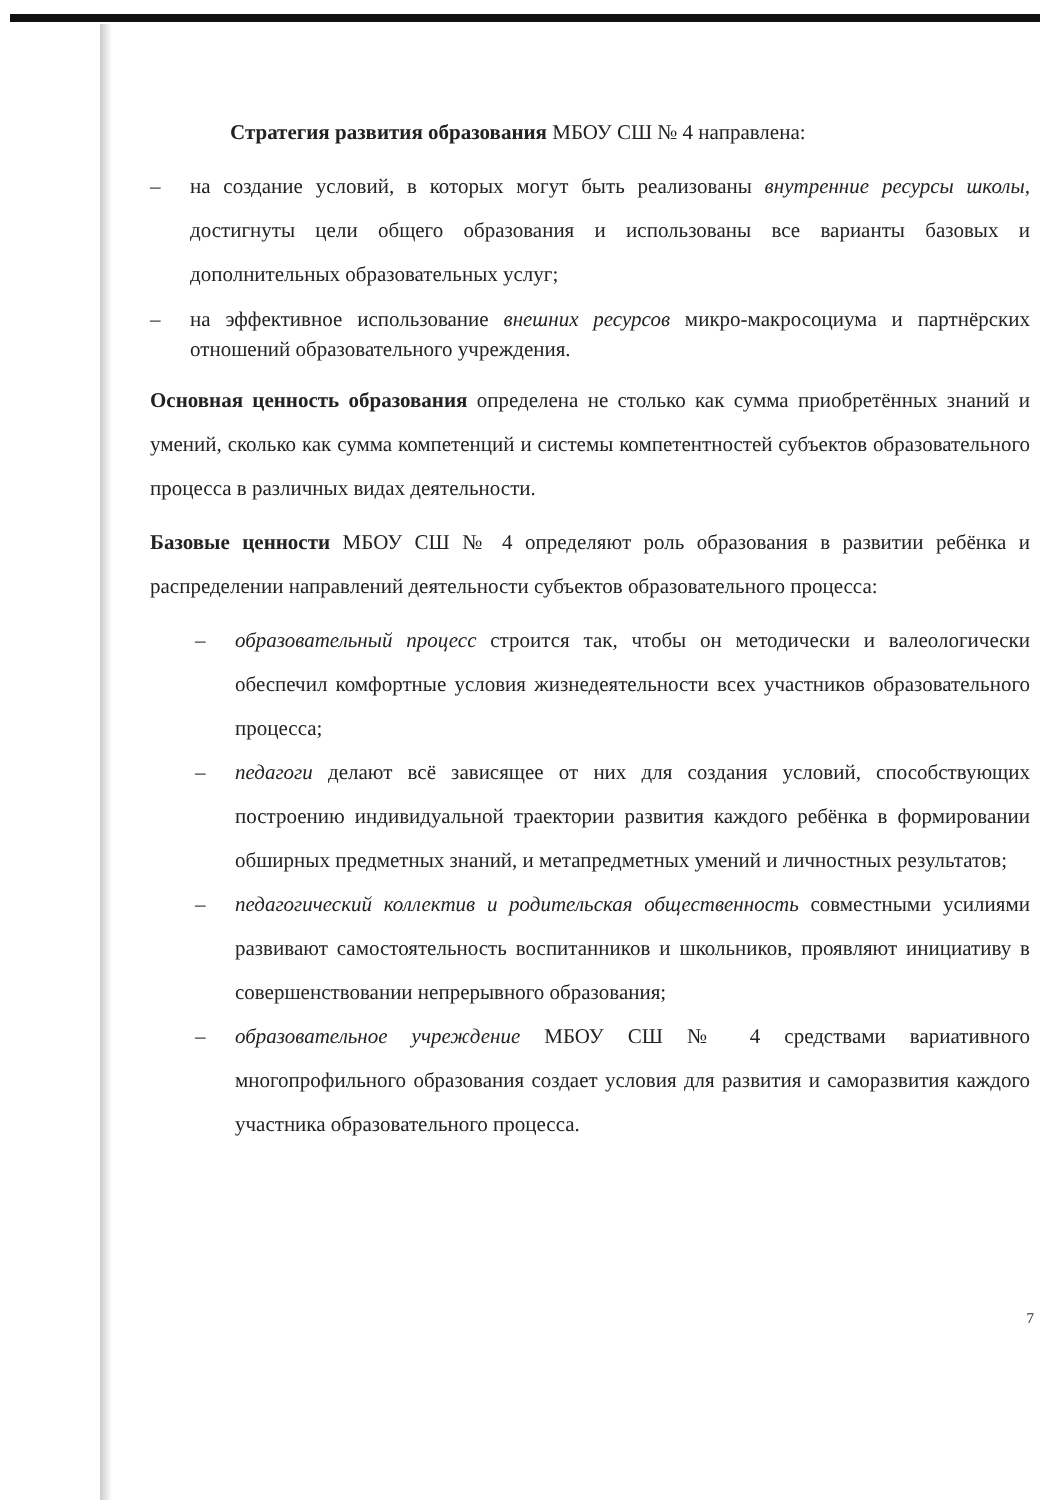Стратегия развития образования МБОУ СШ № 4 направлена:
– на создание условий, в которых могут быть реализованы внутренние ресурсы школы, достигнуты цели общего образования и использованы все варианты базовых и дополнительных образовательных услуг;
– на эффективное использование внешних ресурсов микро-макросоциума и партнёрских отношений образовательного учреждения.
Основная ценность образования определена не столько как сумма приобретённых знаний и умений, сколько как сумма компетенций и системы компетентностей субъектов образовательного процесса в различных видах деятельности.
Базовые ценности МБОУ СШ № 4 определяют роль образования в развитии ребёнка и распределении направлений деятельности субъектов образовательного процесса:
– образовательный процесс строится так, чтобы он методически и валеологически обеспечил комфортные условия жизнедеятельности всех участников образовательного процесса;
– педагоги делают всё зависящее от них для создания условий, способствующих построению индивидуальной траектории развития каждого ребёнка в формировании обширных предметных знаний, и метапредметных умений и личностных результатов;
– педагогический коллектив и родительская общественность совместными усилиями развивают самостоятельность воспитанников и школьников, проявляют инициативу в совершенствовании непрерывного образования;
– образовательное учреждение МБОУ СШ № 4 средствами вариативного многопрофильного образования создает условия для развития и саморазвития каждого участника образовательного процесса.
7